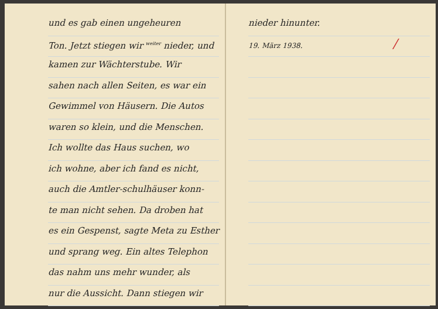und es gab einen ungeheuren
Ton. Jetzt stiegen wir <sup>weiter</sup> nieder, und
kamen zur Wächterstube. Wir
sahen nach allen Seiten, es war ein
Gewimmel von Häusern. Die Autos
waren so klein, und die Menschen.
Ich wollte das Haus suchen, wo
ich wohne, aber ich fand es nicht,
auch die Amtler-schulhäuser konn-
te man nicht sehen. Da droben hat
es ein Gespenst, sagte Meta zu Esther
und sprang weg. Ein altes Telephon
das nahm uns mehr wunder, als
nur die Aussicht. Dann stiegen wir
nieder hinunter.
19. März 1938. /